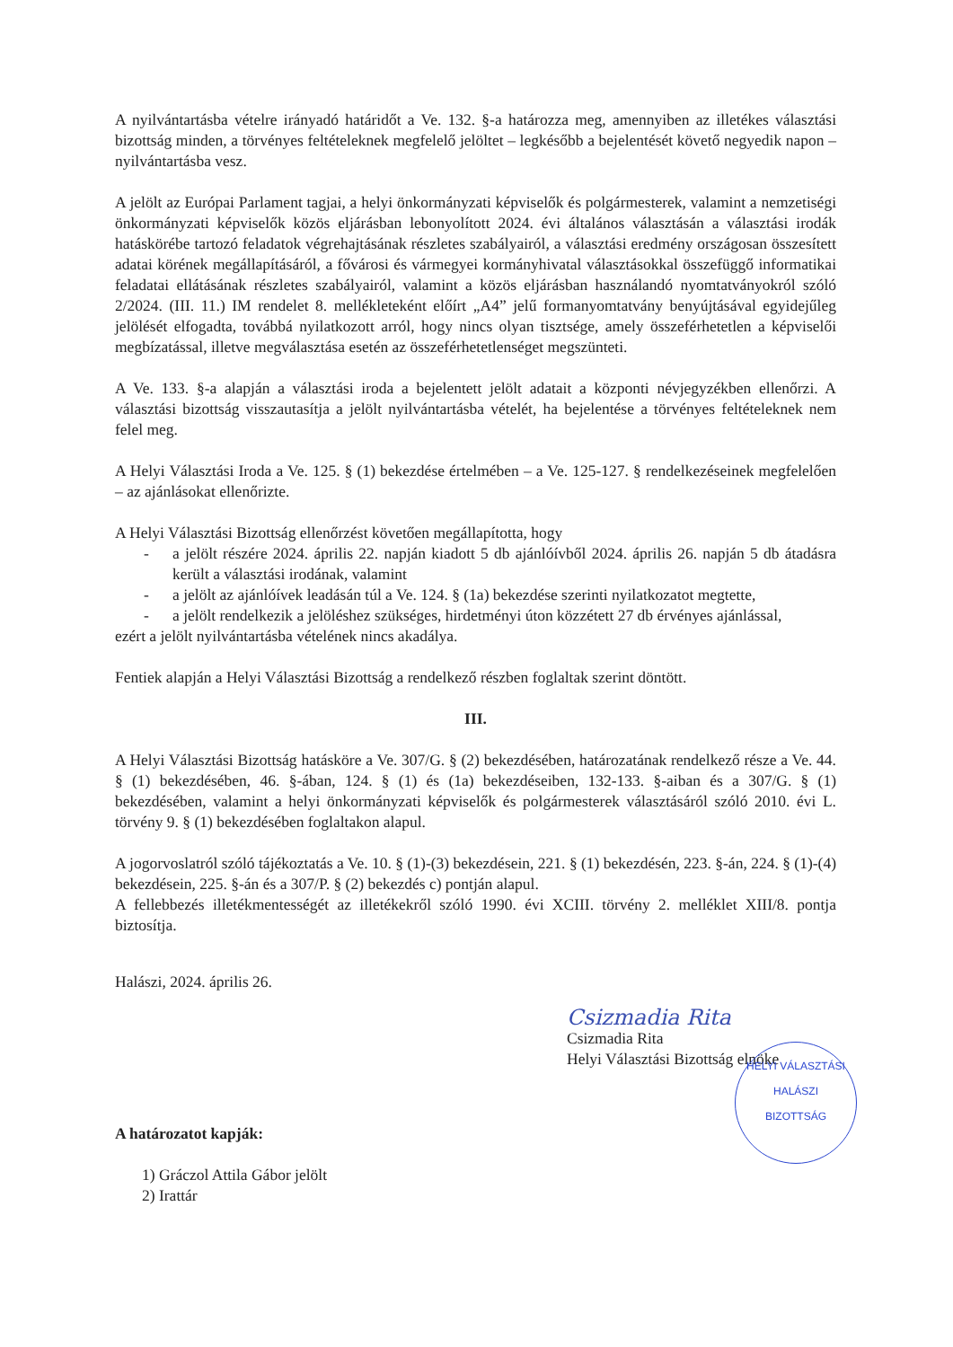A nyilvántartásba vételre irányadó határidőt a Ve. 132. §-a határozza meg, amennyiben az illetékes választási bizottság minden, a törvényes feltételeknek megfelelő jelöltet – legkésőbb a bejelentését követő negyedik napon – nyilvántartásba vesz.
A jelölt az Európai Parlament tagjai, a helyi önkormányzati képviselők és polgármesterek, valamint a nemzetiségi önkormányzati képviselők közös eljárásban lebonyolított 2024. évi általános választásán a választási irodák hatáskörébe tartozó feladatok végrehajtásának részletes szabályairól, a választási eredmény országosan összesített adatai körének megállapításáról, a fővárosi és vármegyei kormányhivatal választásokkal összefüggő informatikai feladatai ellátásának részletes szabályairól, valamint a közös eljárásban használandó nyomtatványokról szóló 2/2024. (III. 11.) IM rendelet 8. mellékleteként előírt „A4” jelű formanyomtatvány benyújtásával egyidejűleg jelölését elfogadta, továbbá nyilatkozott arról, hogy nincs olyan tisztsége, amely összeférhetetlen a képviselői megbízatással, illetve megválasztása esetén az összeférhetetlenséget megszünteti.
A Ve. 133. §-a alapján a választási iroda a bejelentett jelölt adatait a központi névjegyzékben ellenőrzi. A választási bizottság visszautasítja a jelölt nyilvántartásba vételét, ha bejelentése a törvényes feltételeknek nem felel meg.
A Helyi Választási Iroda a Ve. 125. § (1) bekezdése értelmében – a Ve. 125-127. § rendelkezéseinek megfelelően – az ajánlásokat ellenőrizte.
A Helyi Választási Bizottság ellenőrzést követően megállapította, hogy
- a jelölt részére 2024. április 22. napján kiadott 5 db ajánlóívből 2024. április 26. napján 5 db átadásra került a választási irodának, valamint
- a jelölt az ajánlóívek leadásán túl a Ve. 124. § (1a) bekezdése szerinti nyilatkozatot megtette,
- a jelölt rendelkezik a jelöléshez szükséges, hirdetményi úton közzétett 27 db érvényes ajánlással,
ezért a jelölt nyilvántartásba vételének nincs akadálya.
Fentiek alapján a Helyi Választási Bizottság a rendelkező részben foglaltak szerint döntött.
III.
A Helyi Választási Bizottság hatásköre a Ve. 307/G. § (2) bekezdésében, határozatának rendelkező része a Ve. 44. § (1) bekezdésében, 46. §-ában, 124. § (1) és (1a) bekezdéseiben, 132-133. §-aiban és a 307/G. § (1) bekezdésében, valamint a helyi önkormányzati képviselők és polgármesterek választásáról szóló 2010. évi L. törvény 9. § (1) bekezdésében foglaltakon alapul.
A jogorvoslatról szóló tájékoztatás a Ve. 10. § (1)-(3) bekezdésein, 221. § (1) bekezdésén, 223. §-án, 224. § (1)-(4) bekezdésein, 225. §-án és a 307/P. § (2) bekezdés c) pontján alapul.
A fellebbezés illetékmentességét az illetékekről szóló 1990. évi XCIII. törvény 2. melléklet XIII/8. pontja biztosítja.
Halászi, 2024. április 26.
Csizmadia Rita
Csizmadia Rita
Helyi Választási Bizottság elnöke
HELYI VÁLASZTÁSI
HALÁSZI
BIZOTTSÁG
A határozatot kapják:
1) Gráczol Attila Gábor jelölt
2) Irattár